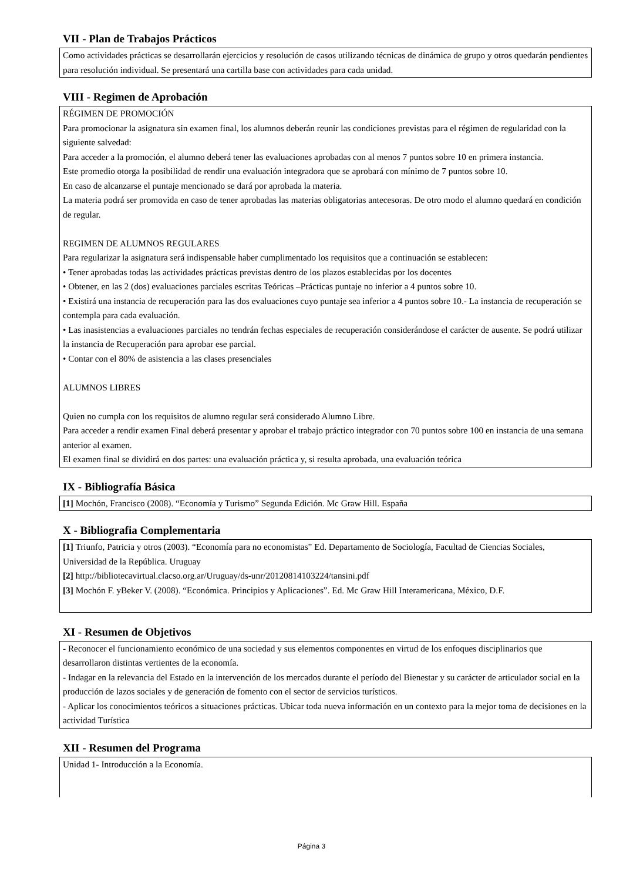VII - Plan de Trabajos Prácticos
Como actividades prácticas se desarrollarán ejercicios y resolución de casos utilizando técnicas de dinámica de grupo y otros quedarán pendientes para resolución individual. Se presentará una cartilla base con actividades para cada unidad.
VIII - Regimen de Aprobación
RÉGIMEN DE PROMOCIÓN
Para promocionar la asignatura sin examen final, los alumnos deberán reunir las condiciones previstas para el régimen de regularidad con la siguiente salvedad:
Para acceder a la promoción, el alumno deberá tener las evaluaciones aprobadas con al menos 7 puntos sobre 10 en primera instancia.
Este promedio otorga la posibilidad de rendir una evaluación integradora que se aprobará con mínimo de 7 puntos sobre 10.
En caso de alcanzarse el puntaje mencionado se dará por aprobada la materia.
La materia podrá ser promovida en caso de tener aprobadas las materias obligatorias antecesoras. De otro modo el alumno quedará en condición de regular.
REGIMEN DE ALUMNOS REGULARES
Para regularizar la asignatura será indispensable haber cumplimentado los requisitos que a continuación se establecen:
• Tener aprobadas todas las actividades prácticas previstas dentro de los plazos establecidas por los docentes
• Obtener, en las 2 (dos) evaluaciones parciales escritas Teóricas –Prácticas puntaje no inferior a 4 puntos sobre 10.
• Existirá una instancia de recuperación para las dos evaluaciones cuyo puntaje sea inferior a 4 puntos sobre 10.- La instancia de recuperación se contempla para cada evaluación.
• Las inasistencias a evaluaciones parciales no tendrán fechas especiales de recuperación considerándose el carácter de ausente. Se podrá utilizar la instancia de Recuperación para aprobar ese parcial.
• Contar con el 80% de asistencia a las clases presenciales
ALUMNOS LIBRES
Quien no cumpla con los requisitos de alumno regular será considerado Alumno Libre.
Para acceder a rendir examen Final deberá presentar y aprobar el trabajo práctico integrador con 70 puntos sobre 100 en instancia de una semana anterior al examen.
El examen final se dividirá en dos partes: una evaluación práctica y, si resulta aprobada, una evaluación teórica
IX - Bibliografía Básica
[1] Mochón, Francisco (2008). “Economía y Turismo” Segunda Edición. Mc Graw Hill. España
X - Bibliografia Complementaria
[1] Triunfo, Patricia y otros (2003). “Economía para no economistas” Ed. Departamento de Sociología, Facultad de Ciencias Sociales, Universidad de la República. Uruguay
[2] http://bibliotecavirtual.clacso.org.ar/Uruguay/ds-unr/20120814103224/tansini.pdf
[3] Mochón F. yBeker V. (2008). “Económica. Principios y Aplicaciones”. Ed. Mc Graw Hill Interamericana, México, D.F.
XI - Resumen de Objetivos
- Reconocer el funcionamiento económico de una sociedad y sus elementos componentes en virtud de los enfoques disciplinarios que desarrollaron distintas vertientes de la economía.
- Indagar en la relevancia del Estado en la intervención de los mercados durante el período del Bienestar y su carácter de articulador social en la producción de lazos sociales y de generación de fomento con el sector de servicios turísticos.
- Aplicar los conocimientos teóricos a situaciones prácticas. Ubicar toda nueva información en un contexto para la mejor toma de decisiones en la actividad Turística
XII - Resumen del Programa
Unidad 1- Introducción a la Economía.
Página 3